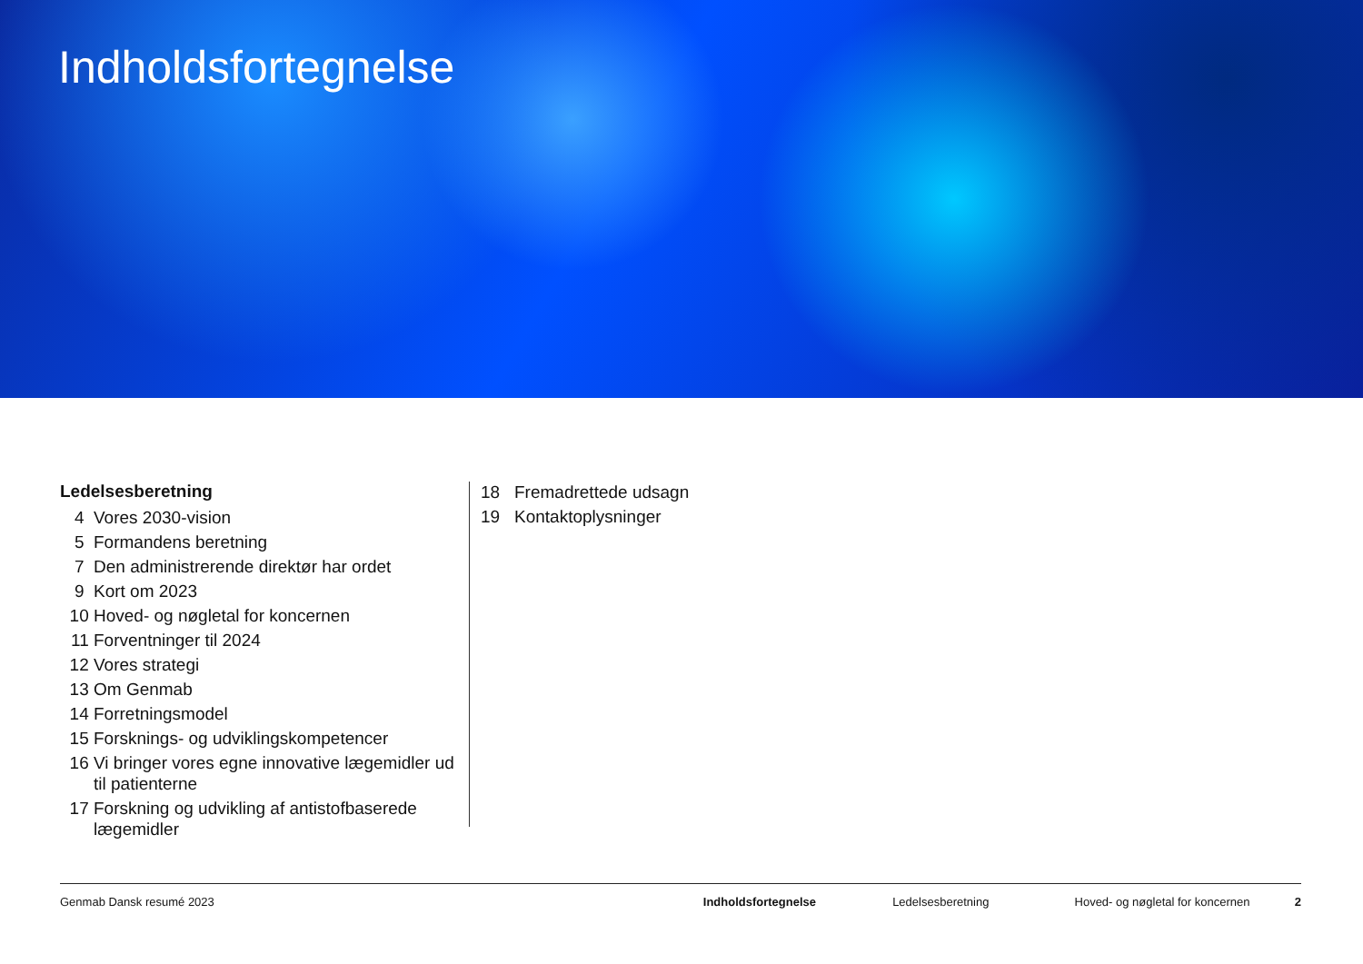Indholdsfortegnelse
Ledelsesberetning
4 Vores 2030-vision
5 Formandens beretning
7 Den administrerende direktør har ordet
9 Kort om 2023
10 Hoved- og nøgletal for koncernen
11 Forventninger til 2024
12 Vores strategi
13 Om Genmab
14 Forretningsmodel
15 Forsknings- og udviklingskompetencer
16 Vi bringer vores egne innovative lægemidler ud til patienterne
17 Forskning og udvikling af antistofbaserede lægemidler
18 Fremadrettede udsagn
19 Kontaktoplysninger
Genmab Dansk resumé 2023 Indholdsfortegnelse Ledelsesberetning Hoved- og nøgletal for koncernen 2